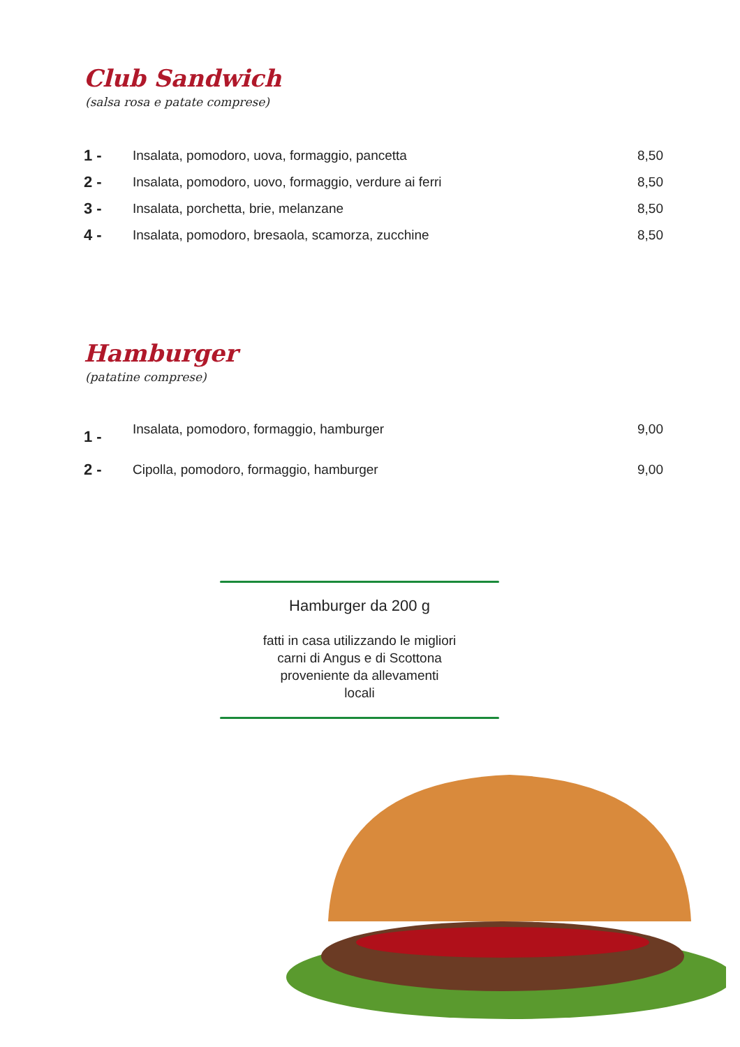Club Sandwich
(salsa rosa e patate comprese)
| 1 - | Insalata, pomodoro, uova, formaggio, pancetta | 8,50 |
| 2 - | Insalata, pomodoro, uovo, formaggio, verdure ai ferri | 8,50 |
| 3 - | Insalata, porchetta, brie, melanzane | 8,50 |
| 4 - | Insalata, pomodoro, bresaola, scamorza, zucchine | 8,50 |
Hamburger
(patatine comprese)
| 1 - | Insalata, pomodoro, formaggio, hamburger | 9,00 |
| 2 - | Cipolla, pomodoro, formaggio, hamburger | 9,00 |
Hamburger da 200 g
fatti in casa utilizzando le migliori
carni di Angus e di Scottona
proveniente da allevamenti
locali